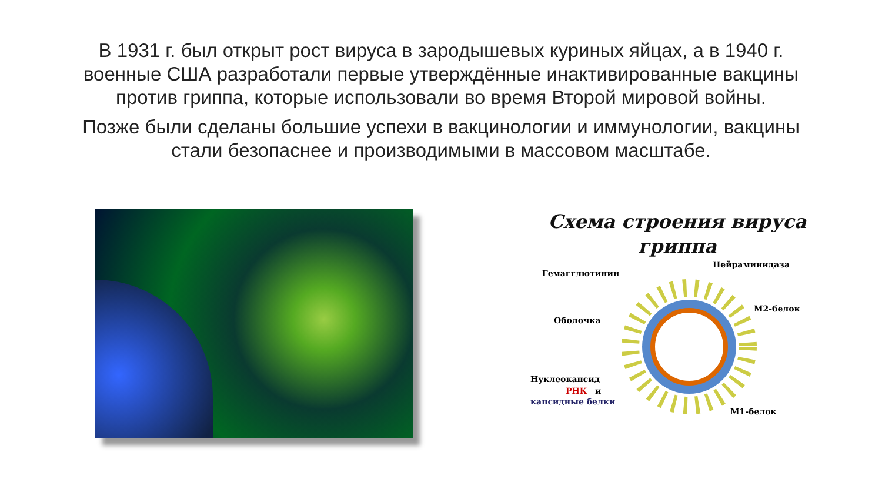В 1931 г. был открыт рост вируса в зародышевых куриных яйцах, а в 1940 г. военные США разработали первые утверждённые инактивированные вакцины против гриппа, которые использовали во время Второй мировой войны.
Позже были сделаны большие успехи в вакцинологии и иммунологии, вакцины стали безопаснее и производимыми в массовом масштабе.
Схема строения вируса гриппа
Гемагглютинин
Нейраминидаза
М2-белок
Оболочка
Нуклеокапсид
РНК
и
капсидные белки
М1-белок